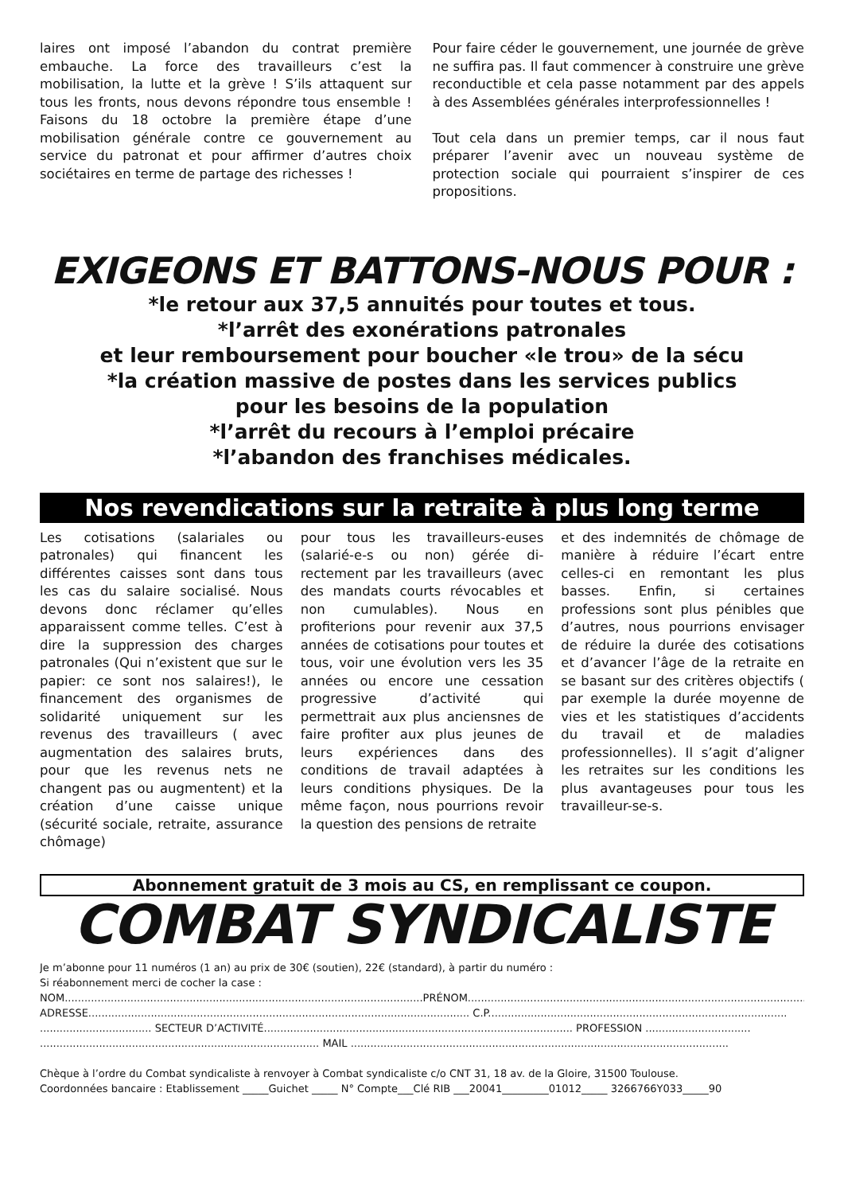laires ont imposé l’abandon du contrat premiè­re embauche. La force des travailleurs c’est la mobilisation, la lutte et la grève ! S’ils attaquent sur tous les fronts, nous devons répondre tous ensemble ! Faisons du 18 octobre la première étape d’une mobilisation générale contre ce gouvernement au service du patronat et pour affirmer d’autres choix sociétaires en terme de partage des richesses !
Pour faire céder le gouvernement, une journée de grève ne suffira pas. Il faut commencer à construire une grève reconductible et cela pas­se notamment par des appels à des Assemblées générales interprofessionnelles !
Tout cela dans un premier temps, car il nous faut préparer l’avenir avec un nouveau système de protection sociale qui pourraient s’inspirer de ces propositions.
EXIGEONS ET BATTONS-NOUS POUR :
*le retour aux 37,5 annuités pour toutes et tous.
*l’arrêt des exonérations patronales
et leur remboursement pour boucher «le trou» de la sécu
*la création massive de postes dans les services publics
pour les besoins de la population
*l’arrêt du recours à l’emploi précaire
*l’abandon des franchises médicales.
Nos revendications sur la retraite à plus long terme
Les cotisations (salariales ou patronales) qui financent les différentes caisses sont dans tous les cas du salaire socialisé. Nous devons donc réclamer qu’elles apparaissent comme telles. C’est à dire la suppres­sion des charges patronales (Qui n’existent que sur le pa­pier: ce sont nos salaires!), le financement des organismes de solidarité uniquement sur les revenus des travailleurs ( avec augmentation des salai­res bruts, pour que les revenus nets ne changent pas ou aug­mentent) et la création d’une caisse unique (sécurité sociale, retraite, assurance chômage)
pour tous les travailleurs-euses (salarié-e-s ou non) gérée di­rectement par les travailleurs (avec des mandats courts ré­vocables et non cumulables). Nous en profiterions pour re­venir aux 37,5 années de coti­sations pour toutes et tous, voir une évolution vers les 35 années ou encore une cessa­tion progressive d’activité qui permettrait aux plus anciens­nes de faire profiter aux plus jeunes de leurs expériences dans des conditions de travail adaptées à leurs conditions physiques. De la même façon, nous pourrions revoir la ques­tion des pensions de retraite
et des indemnités de chômage de manière à réduire l’écart en­tre celles-ci en remontant les plus basses. Enfin, si certaines professions sont plus pénibles que d’autres, nous pourrions envisager de réduire la durée des cotisations et d’avancer l’âge de la retraite en se basant sur des critères objectifs ( par exemple la durée moyenne de vies et les statistiques d’acci­dents du travail et de maladies professionnelles). Il s’agit d’ali­gner les retraites sur les condi­tions les plus avantageuses pour tous les travailleur-se-s.
Abonnement gratuit de 3 mois au CS, en remplissant ce coupon.
COMBAT SYNDICALISTE
Je m’abonne pour 11 numéros (1 an) au prix de 30€ (soutien), 22€ (standard), à partir du numéro :
Si réabonnement merci de cocher la case :
NOM.............................................................................................................PRÉNOM..............................................................................................................
ADRESSE.................................................................................................................... C.P...........................................................................................
.................................. SECTEUR D’ACTIVITÉ.............................................................................................. PROFESSION ................................
..................................................................................... MAIL ...................................................................................................................
Chèque à l’ordre du Combat syndicaliste à renvoyer à Combat syndicaliste c/o CNT 31, 18 av. de la Gloire, 31500 Toulouse.
Coordonnées bancaire : Etablissement _____Guichet _____ N° Compte___Clé RIB ___20041_________01012_____ 3266766Y033_____90